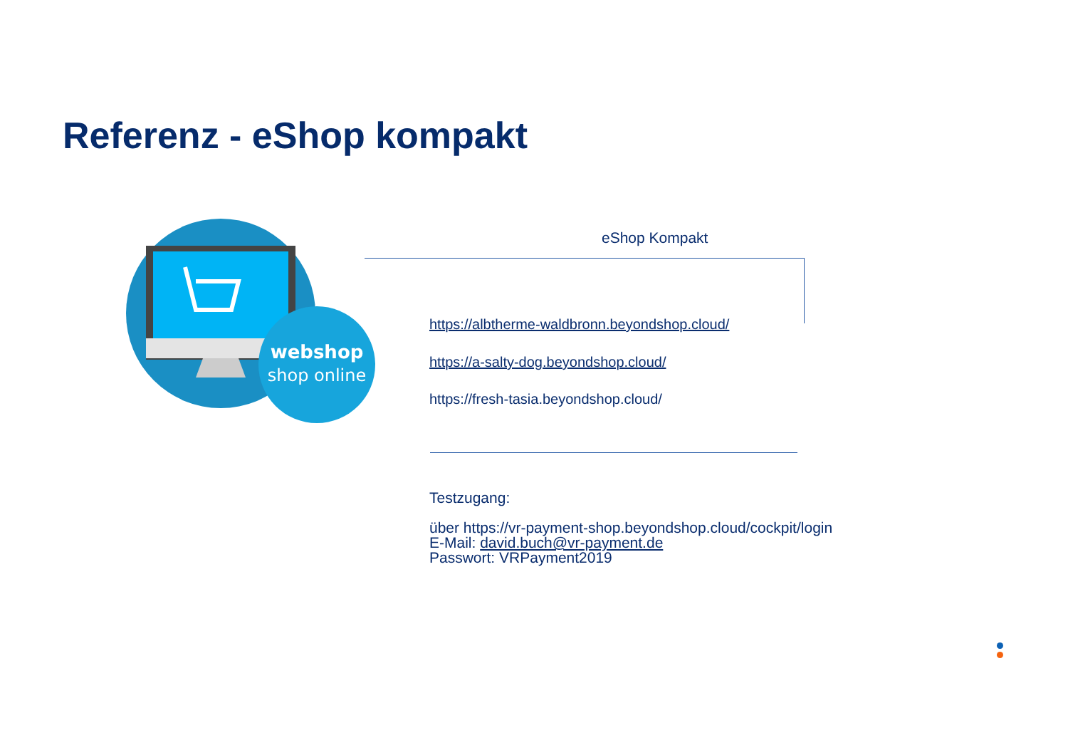Referenz - eShop kompakt
webshop
shop online
eShop Kompakt
https://albtherme-waldbronn.beyondshop.cloud/
https://a-salty-dog.beyondshop.cloud/
https://fresh-tasia.beyondshop.cloud/
Testzugang:
über https://vr-payment-shop.beyondshop.cloud/cockpit/login
E-Mail: david.buch@vr-payment.de
Passwort: VRPayment2019